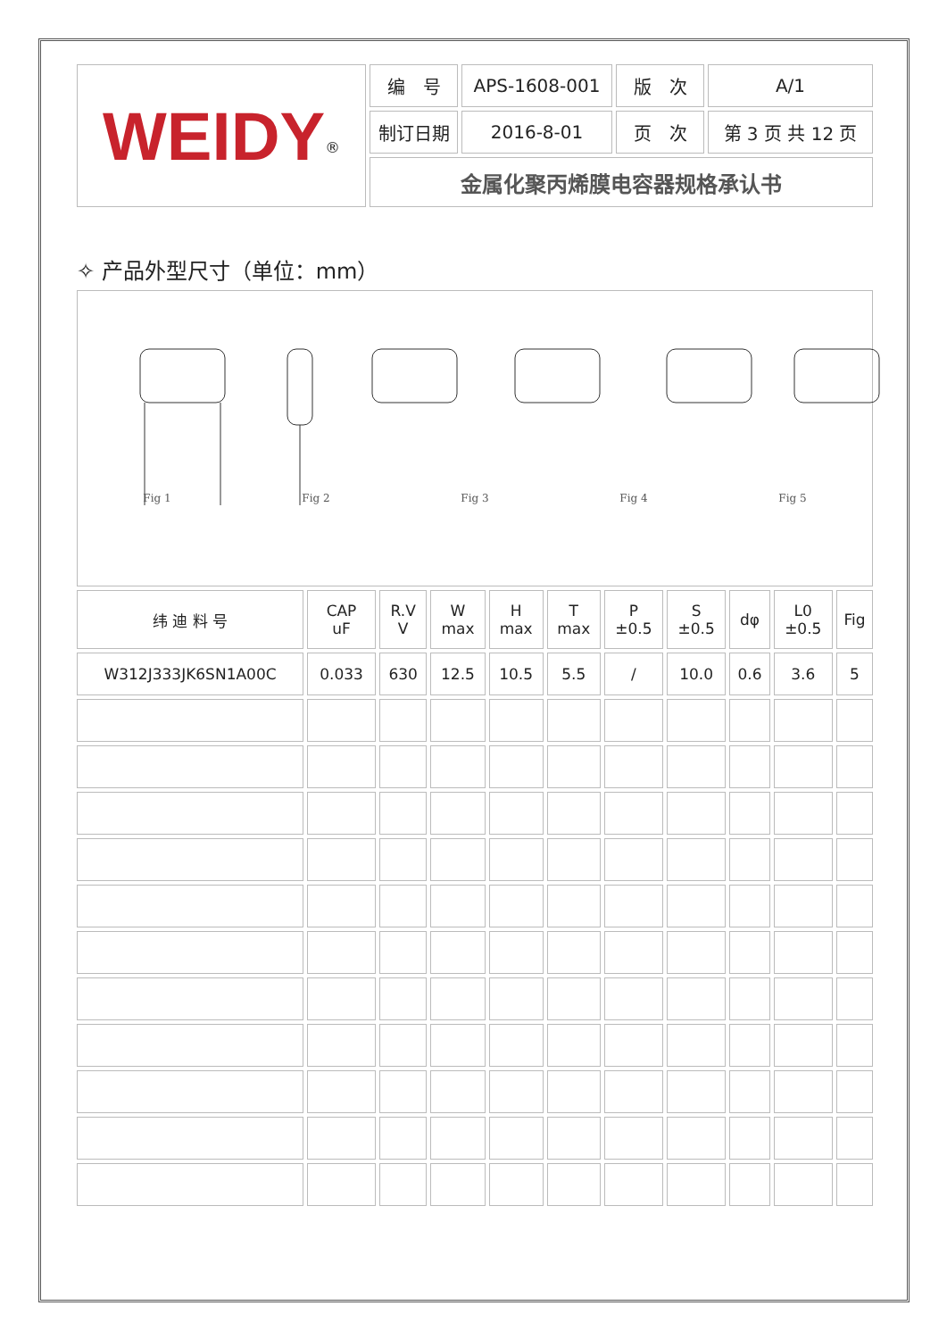| WEIDY<sup>®</sup> | 编 号 | APS-1608-001 | 版 次 | A/1 |
| | 制订日期 | 2016-8-01 | 页 次 | 第 3 页 共 12 页 |
| | 金属化聚丙烯膜电容器规格承认书 | | | |
✧ 产品外型尺寸（单位：mm）
Fig 1 Fig 2 Fig 3 Fig 4 Fig 5
| 纬 迪 料 号 | CAP uF | R.V V | W max | H max | T max | P ±0.5 | S ±0.5 | dφ | L0 ±0.5 | Fig |
| --- | --- | --- | --- | --- | --- | --- | --- | --- | --- | --- |
| W312J333JK6SN1A00C | 0.033 | 630 | 12.5 | 10.5 | 5.5 | / | 10.0 | 0.6 | 3.6 | 5 |